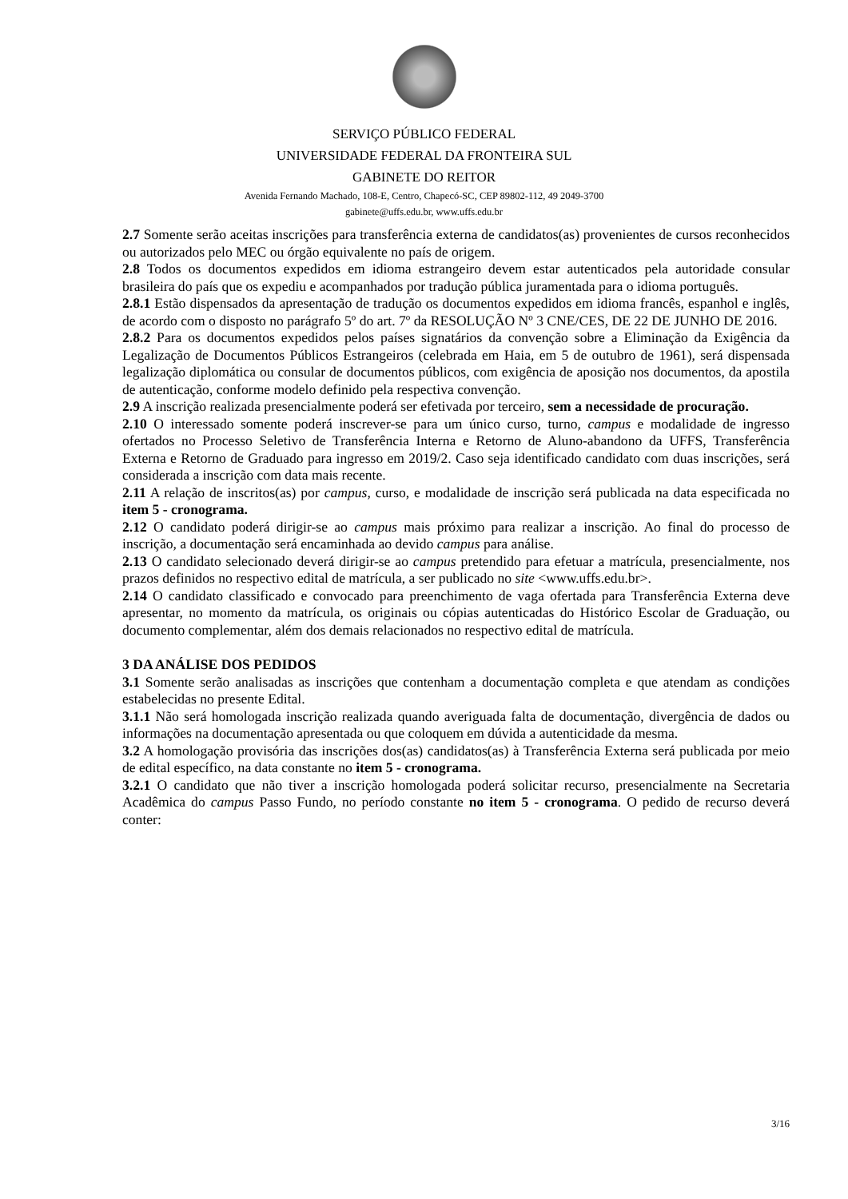SERVIÇO PÚBLICO FEDERAL
UNIVERSIDADE FEDERAL DA FRONTEIRA SUL
GABINETE DO REITOR
Avenida Fernando Machado, 108-E, Centro, Chapecó-SC, CEP 89802-112, 49 2049-3700
gabinete@uffs.edu.br, www.uffs.edu.br
2.7 Somente serão aceitas inscrições para transferência externa de candidatos(as) provenientes de cursos reconhecidos ou autorizados pelo MEC ou órgão equivalente no país de origem.
2.8 Todos os documentos expedidos em idioma estrangeiro devem estar autenticados pela autoridade consular brasileira do país que os expediu e acompanhados por tradução pública juramentada para o idioma português.
2.8.1 Estão dispensados da apresentação de tradução os documentos expedidos em idioma francês, espanhol e inglês, de acordo com o disposto no parágrafo 5º do art. 7º da RESOLUÇÃO Nº 3 CNE/CES, DE 22 DE JUNHO DE 2016.
2.8.2 Para os documentos expedidos pelos países signatários da convenção sobre a Eliminação da Exigência da Legalização de Documentos Públicos Estrangeiros (celebrada em Haia, em 5 de outubro de 1961), será dispensada legalização diplomática ou consular de documentos públicos, com exigência de aposição nos documentos, da apostila de autenticação, conforme modelo definido pela respectiva convenção.
2.9 A inscrição realizada presencialmente poderá ser efetivada por terceiro, sem a necessidade de procuração.
2.10 O interessado somente poderá inscrever-se para um único curso, turno, campus e modalidade de ingresso ofertados no Processo Seletivo de Transferência Interna e Retorno de Aluno-abandono da UFFS, Transferência Externa e Retorno de Graduado para ingresso em 2019/2. Caso seja identificado candidato com duas inscrições, será considerada a inscrição com data mais recente.
2.11 A relação de inscritos(as) por campus, curso, e modalidade de inscrição será publicada na data especificada no item 5 - cronograma.
2.12 O candidato poderá dirigir-se ao campus mais próximo para realizar a inscrição. Ao final do processo de inscrição, a documentação será encaminhada ao devido campus para análise.
2.13 O candidato selecionado deverá dirigir-se ao campus pretendido para efetuar a matrícula, presencialmente, nos prazos definidos no respectivo edital de matrícula, a ser publicado no site <www.uffs.edu.br>.
2.14 O candidato classificado e convocado para preenchimento de vaga ofertada para Transferência Externa deve apresentar, no momento da matrícula, os originais ou cópias autenticadas do Histórico Escolar de Graduação, ou documento complementar, além dos demais relacionados no respectivo edital de matrícula.
3 DA ANÁLISE DOS PEDIDOS
3.1 Somente serão analisadas as inscrições que contenham a documentação completa e que atendam as condições estabelecidas no presente Edital.
3.1.1 Não será homologada inscrição realizada quando averiguada falta de documentação, divergência de dados ou informações na documentação apresentada ou que coloquem em dúvida a autenticidade da mesma.
3.2 A homologação provisória das inscrições dos(as) candidatos(as) à Transferência Externa será publicada por meio de edital específico, na data constante no item 5 - cronograma.
3.2.1 O candidato que não tiver a inscrição homologada poderá solicitar recurso, presencialmente na Secretaria Acadêmica do campus Passo Fundo, no período constante no item 5 - cronograma. O pedido de recurso deverá conter:
3/16